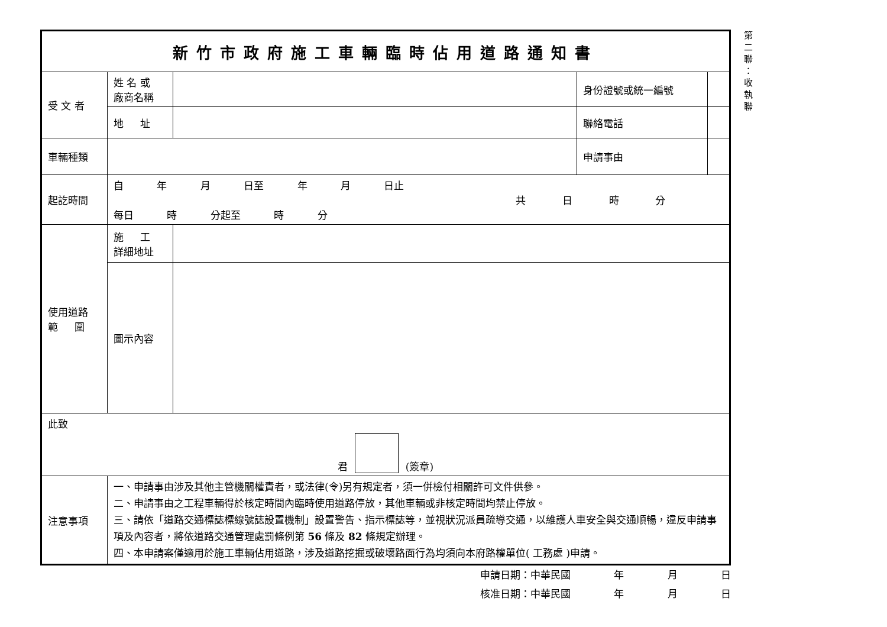| 新竹市政府施工車輛臨時佔用道路通知書 | | | | |
| 受 文 者 | 姓 名 或 廠商名稱 | | 身份證號或統一編號 | |
| | 地 址 | | 聯絡電話 | |
| 車輛種類 | | | 申請事由 | |
| 起訖時間 | 自 年 月 日至 年 月 日止 共 日 時 分 每日 時 分起至 時 分 | | | |
| 使用道路 範 圍 | 施 工 詳細地址 | | | |
| | 圖示內容 | | | |
| 此致 君 (簽章) | | | | |
| 注意事項 | 一、申請事由涉及其他主管機關權責者，或法律(令)另有規定者，須一併檢付相關許可文件供參。 二、申請事由之工程車輛得於核定時間內臨時使用道路停放，其他車輛或非核定時間均禁止停放。 三、請依「道路交通標誌標線號誌設置機制」設置警告、指示標誌等，並視狀況派員疏導交通，以維護人車安全與交通順暢，違反申請事項及內容者，將依道路交通管理處罰條例第 56 條及 82 條規定辦理。 四、本申請案僅適用於施工車輛佔用道路，涉及道路挖掘或破壞路面行為均須向本府路權單位( 工務處 )申請。 | | | |
第
二
聯
：
收
執
聯
申請日期：中華民國 　　　　年 　　　　月 　　　　日
核准日期：中華民國 　　　　年 　　　　月 　　　　日